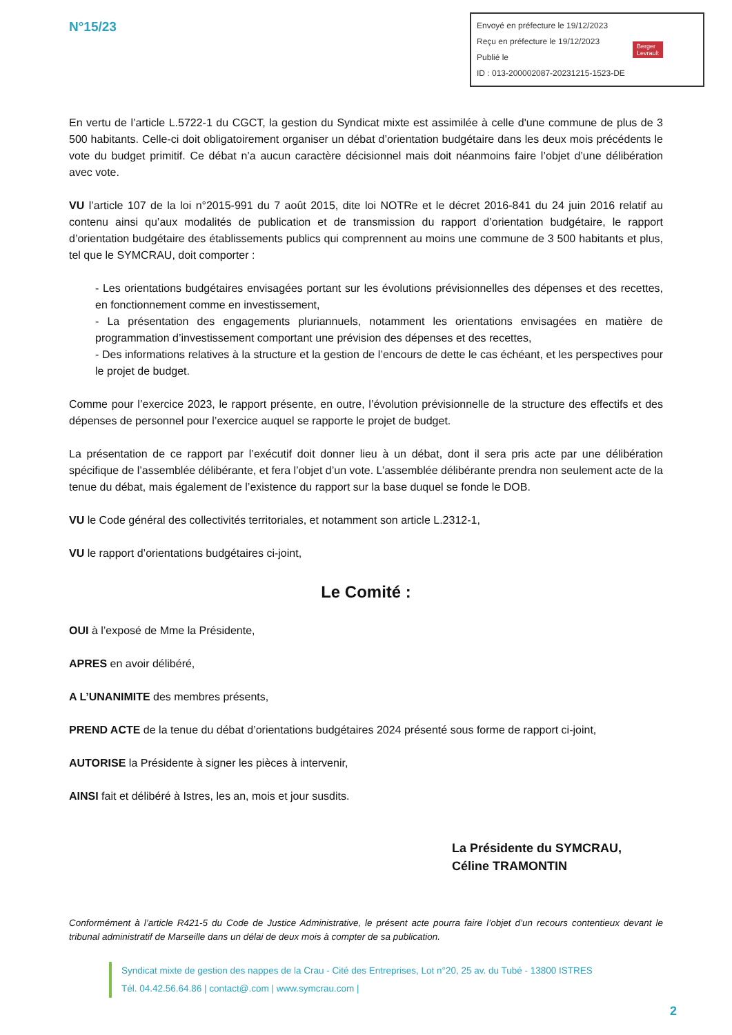N°15/23
Envoyé en préfecture le 19/12/2023
Reçu en préfecture le 19/12/2023
Publié le
ID : 013-200002087-20231215-1523-DE
Berger
Levrault
En vertu de l’article L.5722-1 du CGCT, la gestion du Syndicat mixte est assimilée à celle d'une commune de plus de 3 500 habitants. Celle-ci doit obligatoirement organiser un débat d’orientation budgétaire dans les deux mois précédents le vote du budget primitif. Ce débat n’a aucun caractère décisionnel mais doit néanmoins faire l’objet d’une délibération avec vote.
VU l’article 107 de la loi n°2015-991 du 7 août 2015, dite loi NOTRe et le décret 2016-841 du 24 juin 2016 relatif au contenu ainsi qu’aux modalités de publication et de transmission du rapport d’orientation budgétaire, le rapport d’orientation budgétaire des établissements publics qui comprennent au moins une commune de 3 500 habitants et plus, tel que le SYMCRAU, doit comporter :
- Les orientations budgétaires envisagées portant sur les évolutions prévisionnelles des dépenses et des recettes, en fonctionnement comme en investissement,
- La présentation des engagements pluriannuels, notamment les orientations envisagées en matière de programmation d’investissement comportant une prévision des dépenses et des recettes,
- Des informations relatives à la structure et la gestion de l’encours de dette le cas échéant, et les perspectives pour le projet de budget.
Comme pour l’exercice 2023, le rapport présente, en outre, l’évolution prévisionnelle de la structure des effectifs et des dépenses de personnel pour l’exercice auquel se rapporte le projet de budget.
La présentation de ce rapport par l’exécutif doit donner lieu à un débat, dont il sera pris acte par une délibération spécifique de l’assemblée délibérante, et fera l’objet d’un vote. L’assemblée délibérante prendra non seulement acte de la tenue du débat, mais également de l’existence du rapport sur la base duquel se fonde le DOB.
VU le Code général des collectivités territoriales, et notamment son article L.2312-1,
VU le rapport d’orientations budgétaires ci-joint,
Le Comité :
OUI à l’exposé de Mme la Présidente,
APRES en avoir délibéré,
A L’UNANIMITE des membres présents,
PREND ACTE de la tenue du débat d’orientations budgétaires 2024 présenté sous forme de rapport ci-joint,
AUTORISE la Présidente à signer les pièces à intervenir,
AINSI fait et délibéré à Istres, les an, mois et jour susdits.
La Présidente du SYMCRAU,
Céline TRAMONTIN
Conformément à l’article R421-5 du Code de Justice Administrative, le présent acte pourra faire l’objet d’un recours contentieux devant le tribunal administratif de Marseille dans un délai de deux mois à compter de sa publication.
Syndicat mixte de gestion des nappes de la Crau - Cité des Entreprises, Lot n°20, 25 av. du Tubé - 13800 ISTRES
Tél. 04.42.56.64.86 | contact@.com | www.symcrau.com |
2